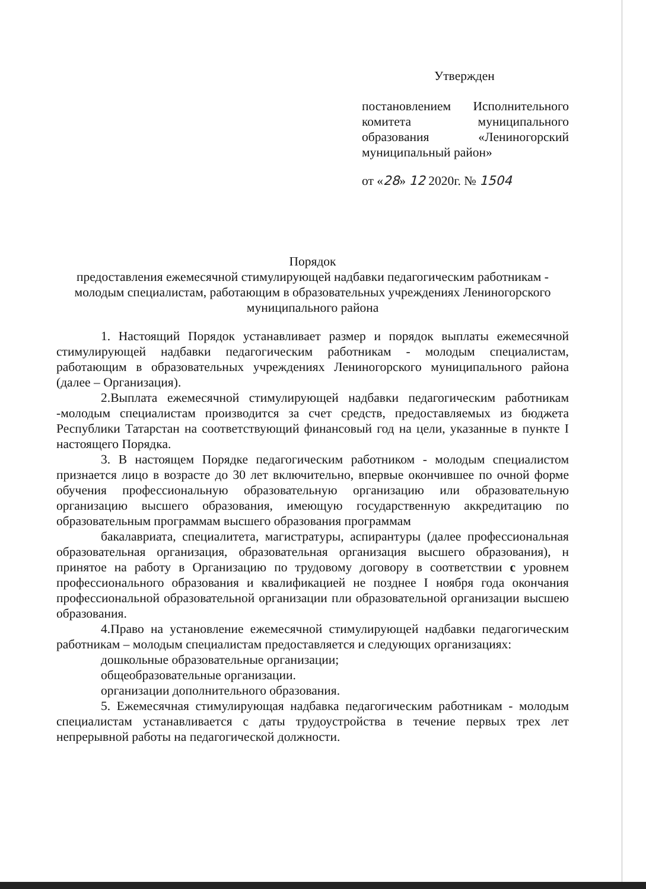Утвержден
постановлением Исполнительного комитета муниципального образования «Лениногорский муниципальный район»
от «28» 12 2020г. № 1504
Порядок
предоставления ежемесячной стимулирующей надбавки педагогическим работникам - молодым специалистам, работающим в образовательных учреждениях Лениногорского муниципального района
1. Настоящий Порядок устанавливает размер и порядок выплаты ежемесячной стимулирующей надбавки педагогическим работникам - молодым специалистам, работающим в образовательных учреждениях Лениногорского муниципального района (далее – Организация).
2.Выплата ежемесячной стимулирующей надбавки педагогическим работникам -молодым специалистам производится за счет средств, предоставляемых из бюджета Республики Татарстан на соответствующий финансовый год на цели, указанные в пункте I настоящего Порядка.
3. В настоящем Порядке педагогическим работником - молодым специалистом признается лицо в возрасте до 30 лет включительно, впервые окончившее по очной форме обучения профессиональную образовательную организацию или образовательную организацию высшего образования, имеющую государственную аккредитацию по образовательным программам высшего образования программам
бакалавриата, специалитета, магистратуры, аспирантуры (далее профессиональная образовательная организация, образовательная организация высшего образования), н принятое на работу в Организацию по трудовому договору в соответствии с уровнем профессионального образования и квалификацией не позднее I ноября года окончания профессиональной образовательной организации пли образовательной организации высшею образования.
4.Право на установление ежемесячной стимулирующей надбавки педагогическим работникам – молодым специалистам предоставляется и следующих организациях:
дошкольные образовательные организации;
общеобразовательные организации.
организации дополнительного образования.
5. Ежемесячная стимулирующая надбавка педагогическим работникам - молодым специалистам устанавливается с даты трудоустройства в течение первых трех лет непрерывной работы на педагогической должности.